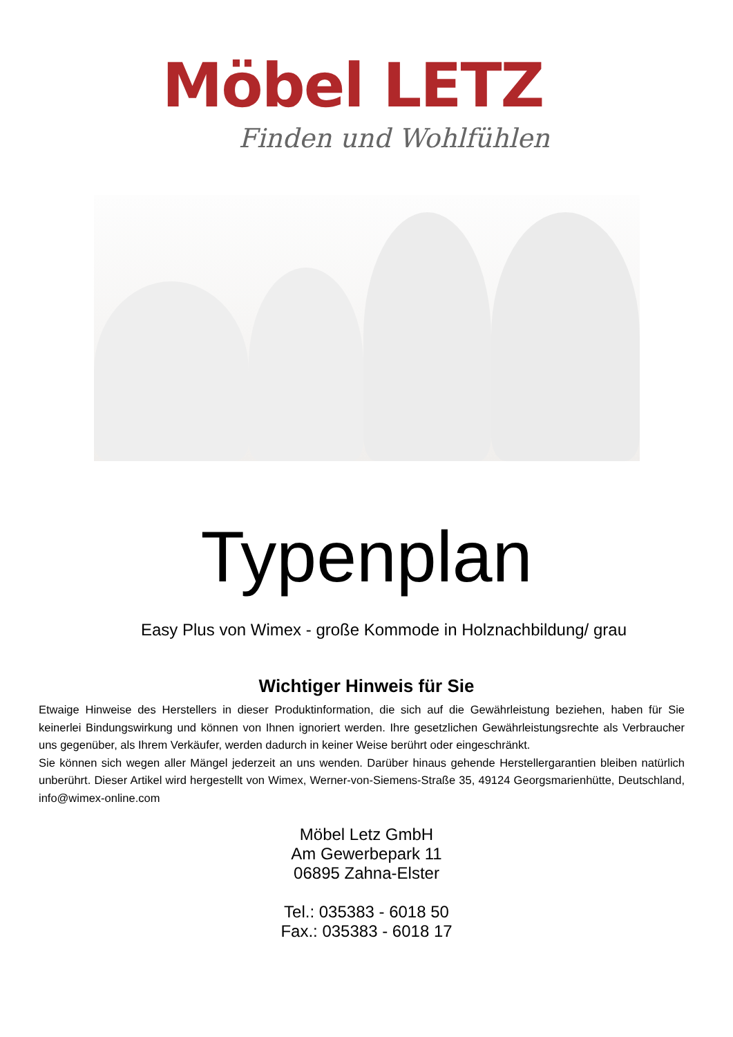Möbel LETZ
Finden und Wohlfühlen
Typenplan
Easy Plus von Wimex - große Kommode in Holznachbildung/ grau
Wichtiger Hinweis für Sie
Etwaige Hinweise des Herstellers in dieser Produktinformation, die sich auf die Gewährleistung beziehen, haben für Sie keinerlei Bindungswirkung und können von Ihnen ignoriert werden. Ihre gesetzlichen Gewährleistungsrechte als Verbraucher uns gegenüber, als Ihrem Verkäufer, werden dadurch in keiner Weise berührt oder eingeschränkt.
Sie können sich wegen aller Mängel jederzeit an uns wenden. Darüber hinaus gehende Herstellergarantien bleiben natürlich unberührt. Dieser Artikel wird hergestellt von Wimex, Werner-von-Siemens-Straße 35, 49124 Georgsmarienhütte, Deutschland, info@wimex-online.com
Möbel Letz GmbH
Am Gewerbepark 11
06895 Zahna-Elster
Tel.: 035383 - 6018 50
Fax.: 035383 - 6018 17